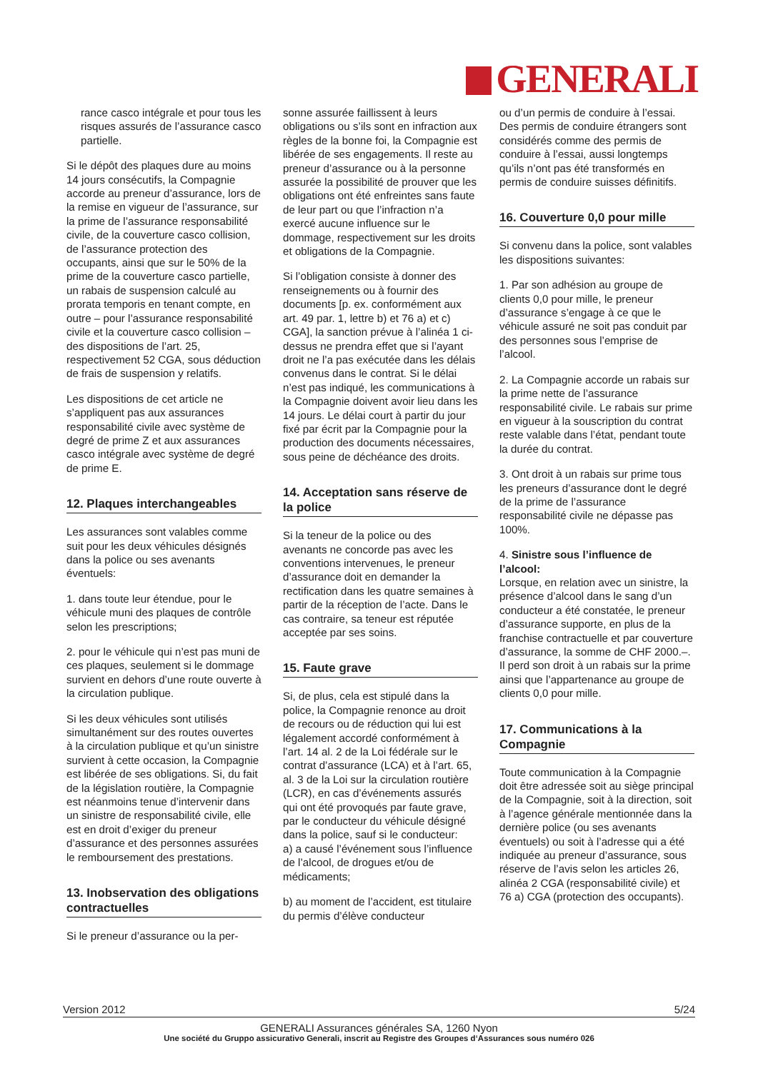GENERALI
rance casco intégrale et pour tous les risques assurés de l’assurance casco partielle.
Si le dépôt des plaques dure au moins 14 jours consécutifs, la Compagnie accorde au preneur d’assurance, lors de la remise en vigueur de l’assurance, sur la prime de l’assurance responsabilité civile, de la couverture casco collision, de l’assurance protection des occupants, ainsi que sur le 50% de la prime de la couverture casco partielle, un rabais de suspension calculé au prorata temporis en tenant compte, en outre – pour l’assurance responsabilité civile et la couverture casco collision – des dispositions de l’art. 25, respectivement 52 CGA, sous déduction de frais de suspension y relatifs.
Les dispositions de cet article ne s’appliquent pas aux assurances responsabilité civile avec système de degré de prime Z et aux assurances casco intégrale avec système de degré de prime E.
12. Plaques interchangeables
Les assurances sont valables comme suit pour les deux véhicules désignés dans la police ou ses avenants éventuels:
1. dans toute leur étendue, pour le véhicule muni des plaques de contrôle selon les prescriptions;
2. pour le véhicule qui n’est pas muni de ces plaques, seulement si le dommage survient en dehors d’une route ouverte à la circulation publique.
Si les deux véhicules sont utilisés simultanément sur des routes ouvertes à la circulation publique et qu’un sinistre survient à cette occasion, la Compagnie est libérée de ses obligations. Si, du fait de la législation routière, la Compagnie est néanmoins tenue d’intervenir dans un sinistre de responsabilité civile, elle est en droit d’exiger du preneur d’assurance et des personnes assurées le remboursement des prestations.
13. Inobservation des obligations contractuelles
Si le preneur d’assurance ou la per-
sonne assurée faillissent à leurs obligations ou s’ils sont en infraction aux règles de la bonne foi, la Compagnie est libérée de ses engagements. Il reste au preneur d’assurance ou à la personne assurée la possibilité de prouver que les obligations ont été enfreintes sans faute de leur part ou que l’infraction n’a exercé aucune influence sur le dommage, respectivement sur les droits et obligations de la Compagnie.
Si l’obligation consiste à donner des renseignements ou à fournir des documents [p. ex. conformément aux art. 49 par. 1, lettre b) et 76 a) et c) CGA], la sanction prévue à l’alinéa 1 ci-dessus ne prendra effet que si l’ayant droit ne l’a pas exécutée dans les délais convenus dans le contrat. Si le délai n’est pas indiqué, les communications à la Compagnie doivent avoir lieu dans les 14 jours. Le délai court à partir du jour fixé par écrit par la Compagnie pour la production des documents nécessaires, sous peine de déchéance des droits.
14. Acceptation sans réserve de la police
Si la teneur de la police ou des avenants ne concorde pas avec les conventions intervenues, le preneur d’assurance doit en demander la rectification dans les quatre semaines à partir de la réception de l’acte. Dans le cas contraire, sa teneur est réputée acceptée par ses soins.
15. Faute grave
Si, de plus, cela est stipulé dans la police, la Compagnie renonce au droit de recours ou de réduction qui lui est légalement accordé conformément à l’art. 14 al. 2 de la Loi fédérale sur le contrat d’assurance (LCA) et à l’art. 65, al. 3 de la Loi sur la circulation routière (LCR), en cas d’événements assurés qui ont été provoqués par faute grave, par le conducteur du véhicule désigné dans la police, sauf si le conducteur:
a) a causé l’événement sous l’influence de l’alcool, de drogues et/ou de médicaments;
b) au moment de l’accident, est titulaire du permis d’élève conducteur
ou d’un permis de conduire à l’essai. Des permis de conduire étrangers sont considérés comme des permis de conduire à l’essai, aussi longtemps qu’ils n’ont pas été transformés en permis de conduire suisses définitifs.
16. Couverture 0,0 pour mille
Si convenu dans la police, sont valables les dispositions suivantes:
1. Par son adhésion au groupe de clients 0,0 pour mille, le preneur d’assurance s’engage à ce que le véhicule assuré ne soit pas conduit par des personnes sous l’emprise de l’alcool.
2. La Compagnie accorde un rabais sur la prime nette de l’assurance responsabilité civile. Le rabais sur prime en vigueur à la souscription du contrat reste valable dans l’état, pendant toute la durée du contrat.
3. Ont droit à un rabais sur prime tous les preneurs d’assurance dont le degré de la prime de l’assurance responsabilité civile ne dépasse pas 100%.
4. Sinistre sous l’influence de l’alcool:
Lorsque, en relation avec un sinistre, la présence d’alcool dans le sang d’un conducteur a été constatée, le preneur d’assurance supporte, en plus de la franchise contractuelle et par couverture d’assurance, la somme de CHF 2000.–. Il perd son droit à un rabais sur la prime ainsi que l’appartenance au groupe de clients 0,0 pour mille.
17. Communications à la Compagnie
Toute communication à la Compagnie doit être adressée soit au siège principal de la Compagnie, soit à la direction, soit à l’agence générale mentionnée dans la dernière police (ou ses avenants éventuels) ou soit à l’adresse qui a été indiquée au preneur d’assurance, sous réserve de l’avis selon les articles 26, alinéa 2 CGA (responsabilité civile) et 76 a) CGA (protection des occupants).
Version 2012 5/24
GENERALI Assurances générales SA, 1260 Nyon
Une société du Gruppo assicurativo Generali, inscrit au Registre des Groupes d‘Assurances sous numéro 026